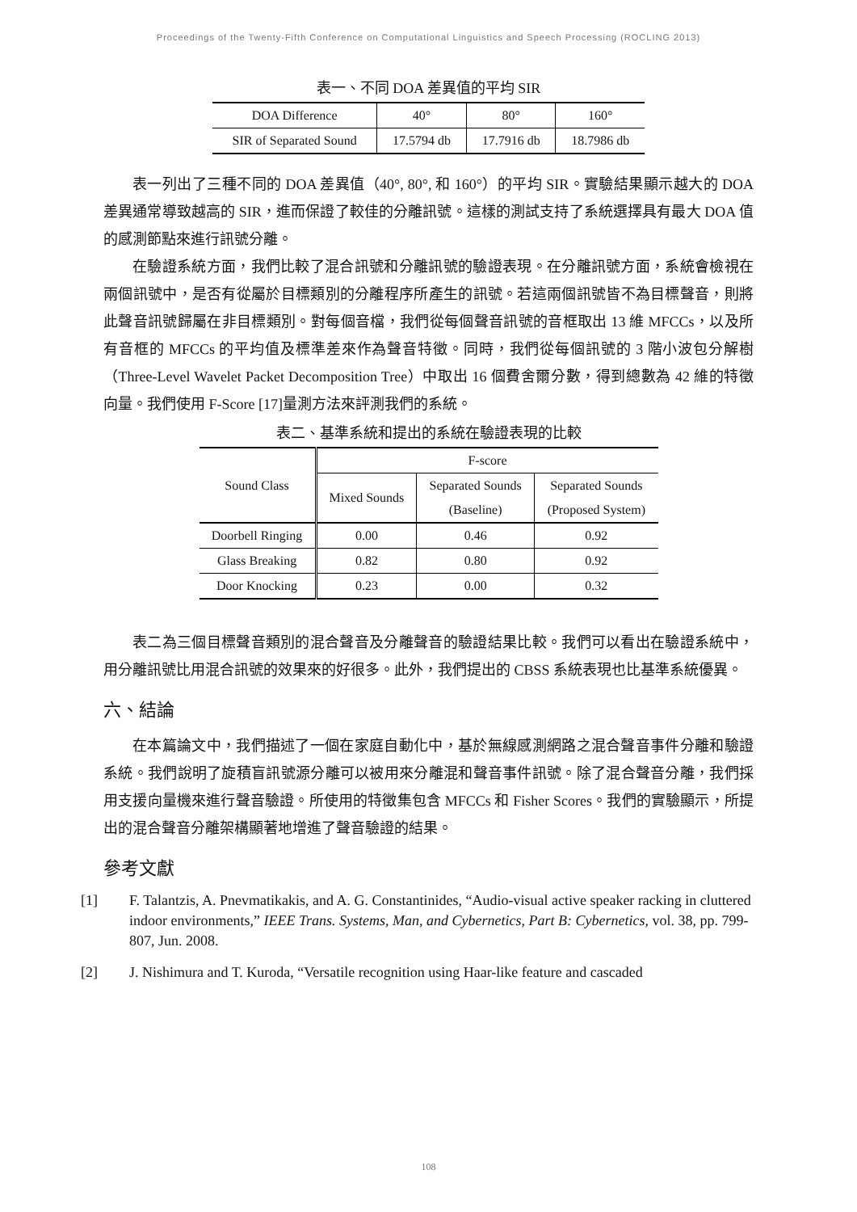Proceedings of the Twenty-Fifth Conference on Computational Linguistics and Speech Processing (ROCLING 2013)
表一、不同 DOA 差異值的平均 SIR
| DOA Difference | 40° | 80° | 160° |
| SIR of Separated Sound | 17.5794 db | 17.7916 db | 18.7986 db |
表一列出了三種不同的 DOA 差異值（40°, 80°, 和 160°）的平均 SIR。實驗結果顯示越大的 DOA 差異通常導致越高的 SIR，進而保證了較佳的分離訊號。這樣的測試支持了系統選擇具有最大 DOA 值的感測節點來進行訊號分離。
在驗證系統方面，我們比較了混合訊號和分離訊號的驗證表現。在分離訊號方面，系統會檢視在兩個訊號中，是否有從屬於目標類別的分離程序所產生的訊號。若這兩個訊號皆不為目標聲音，則將此聲音訊號歸屬在非目標類別。對每個音檔，我們從每個聲音訊號的音框取出 13 維 MFCCs，以及所有音框的 MFCCs 的平均值及標準差來作為聲音特徵。同時，我們從每個訊號的 3 階小波包分解樹（Three-Level Wavelet Packet Decomposition Tree）中取出 16 個費舍爾分數，得到總數為 42 維的特徵向量。我們使用 F-Score [17]量測方法來評測我們的系統。
表二、基準系統和提出的系統在驗證表現的比較
| Sound Class | F-score | | |
| | Mixed Sounds | Separated Sounds | Separated Sounds |
| | | (Baseline) | (Proposed System) |
| Doorbell Ringing | 0.00 | 0.46 | 0.92 |
| Glass Breaking | 0.82 | 0.80 | 0.92 |
| Door Knocking | 0.23 | 0.00 | 0.32 |
表二為三個目標聲音類別的混合聲音及分離聲音的驗證結果比較。我們可以看出在驗證系統中，用分離訊號比用混合訊號的效果來的好很多。此外，我們提出的 CBSS 系統表現也比基準系統優異。
六、結論
在本篇論文中，我們描述了一個在家庭自動化中，基於無線感測網路之混合聲音事件分離和驗證系統。我們說明了旋積盲訊號源分離可以被用來分離混和聲音事件訊號。除了混合聲音分離，我們採用支援向量機來進行聲音驗證。所使用的特徵集包含 MFCCs 和 Fisher Scores。我們的實驗顯示，所提出的混合聲音分離架構顯著地增進了聲音驗證的結果。
參考文獻
[1] F. Talantzis, A. Pnevmatikakis, and A. G. Constantinides, “Audio-visual active speaker racking in cluttered indoor environments,” IEEE Trans. Systems, Man, and Cybernetics, Part B: Cybernetics, vol. 38, pp. 799-807, Jun. 2008.
[2] J. Nishimura and T. Kuroda, “Versatile recognition using Haar-like feature and cascaded
108